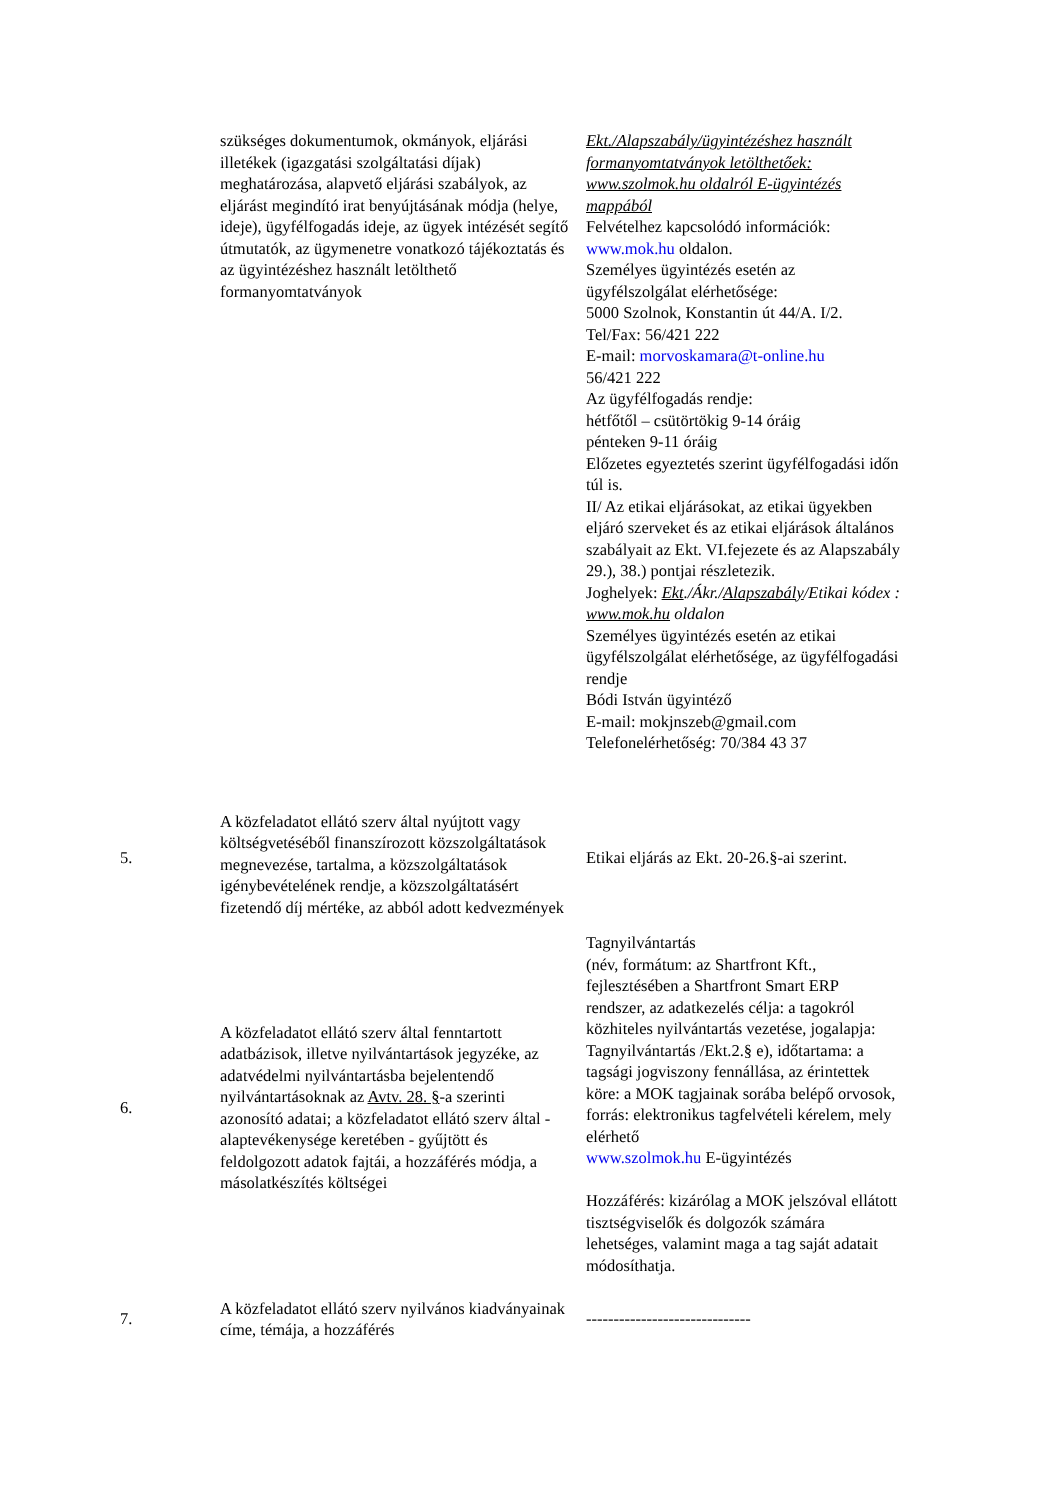| | szükséges dokumentumok, okmányok, eljárási illetékek (igazgatási szolgáltatási díjak) meghatározása, alapvető eljárási szabályok, az eljárást megindító irat benyújtásának módja (helye, ideje), ügyfélfogadás ideje, az ügyek intézését segítő útmutatók, az ügymenetre vonatkozó tájékoztatás és az ügyintézéshez használt letölthető formanyomtatványok | Ekt./Alapszabály/ügyintézéshez használt formanyomtatványok letölthetőek: www.szolmok.hu oldalról E-ügyintézés mappából Felvételhez kapcsolódó információk: www.mok.hu oldalon. Személyes ügyintézés esetén az ügyfélszolgálat elérhetősége: 5000 Szolnok, Konstantin út 44/A. I/2. Tel/Fax: 56/421 222 E-mail: morvoskamara@t-online.hu 56/421 222 Az ügyfélfogadás rendje: hétfőtől – csütörtökig 9-14 óráig pénteken 9-11 óráig Előzetes egyeztetés szerint ügyfélfogadási időn túl is. II/ Az etikai eljárásokat, az etikai ügyekben eljáró szerveket és az etikai eljárások általános szabályait az Ekt. VI.fejezete és az Alapszabály 29.), 38.) pontjai részletezik. Joghelyek: Ekt ./Ákr./ Alapszabály /Etikai kódex : www.mok.hu oldalon Személyes ügyintézés esetén az etikai ügyfélszolgálat elérhetősége, az ügyfélfogadási rendje Bódi István ügyintéző E-mail: mokjnszeb@gmail.com Telefonelérhetőség: 70/384 43 37 |
| 5. | A közfeladatot ellátó szerv által nyújtott vagy költségvetéséből finanszírozott közszolgáltatások megnevezése, tartalma, a közszolgáltatások igénybevételének rendje, a közszolgáltatásért fizetendő díj mértéke, az abból adott kedvezmények | Etikai eljárás az Ekt. 20-26.§-ai szerint. |
| 6. | A közfeladatot ellátó szerv által fenntartott adatbázisok, illetve nyilvántartások jegyzéke, az adatvédelmi nyilvántartásba bejelentendő nyilvántartásoknak az Avtv. 28. § -a szerinti azonosító adatai; a közfeladatot ellátó szerv által - alaptevékenysége keretében - gyűjtött és feldolgozott adatok fajtái, a hozzáférés módja, a másolatkészítés költségei | Tagnyilvántartás (név, formátum: az Shartfront Kft., fejlesztésében a Shartfront Smart ERP rendszer, az adatkezelés célja: a tagokról közhiteles nyilvántartás vezetése, jogalapja: Tagnyilvántartás /Ekt.2.§ e), időtartama: a tagsági jogviszony fennállása, az érintettek köre: a MOK tagjainak sorába belépő orvosok, forrás: elektronikus tagfelvételi kérelem, mely elérhető www.szolmok.hu E-ügyintézés Hozzáférés: kizárólag a MOK jelszóval ellátott tisztségviselők és dolgozók számára lehetséges, valamint maga a tag saját adatait módosíthatja. |
| 7. | A közfeladatot ellátó szerv nyilvános kiadványainak címe, témája, a hozzáférés | ------------------------------ |